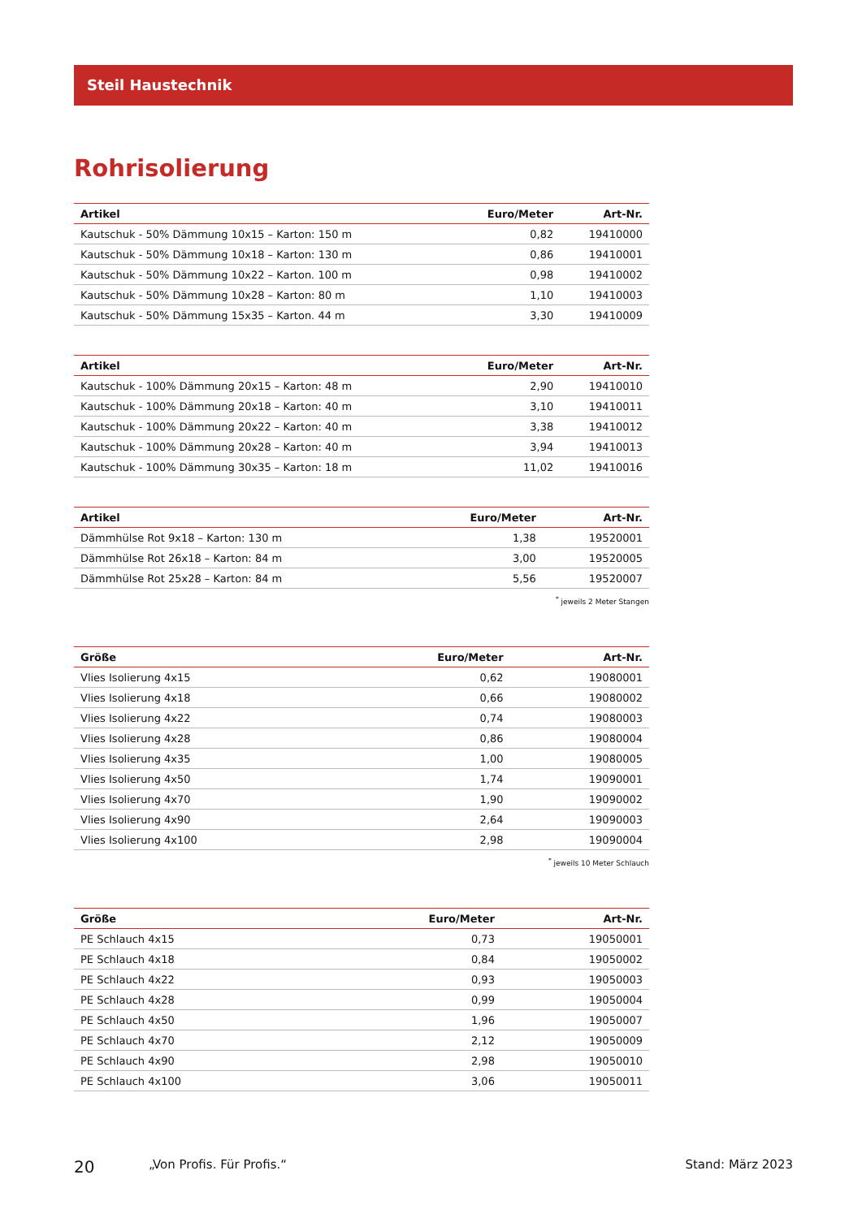Steil Haustechnik
Rohrisolierung
| Artikel | Euro/Meter | Art-Nr. |
| --- | --- | --- |
| Kautschuk - 50% Dämmung 10x15 – Karton: 150 m | 0,82 | 19410000 |
| Kautschuk - 50% Dämmung 10x18 – Karton: 130 m | 0,86 | 19410001 |
| Kautschuk - 50% Dämmung 10x22 – Karton. 100 m | 0,98 | 19410002 |
| Kautschuk - 50% Dämmung 10x28 – Karton: 80 m | 1,10 | 19410003 |
| Kautschuk - 50% Dämmung 15x35 – Karton. 44 m | 3,30 | 19410009 |
| Artikel | Euro/Meter | Art-Nr. |
| --- | --- | --- |
| Kautschuk - 100% Dämmung 20x15 – Karton: 48 m | 2,90 | 19410010 |
| Kautschuk - 100% Dämmung 20x18 – Karton: 40 m | 3,10 | 19410011 |
| Kautschuk - 100% Dämmung 20x22 – Karton: 40 m | 3,38 | 19410012 |
| Kautschuk - 100% Dämmung 20x28 – Karton: 40 m | 3,94 | 19410013 |
| Kautschuk - 100% Dämmung 30x35 – Karton: 18 m | 11,02 | 19410016 |
| Artikel | Euro/Meter | Art-Nr. |
| --- | --- | --- |
| Dämmhülse Rot 9x18 – Karton: 130 m | 1,38 | 19520001 |
| Dämmhülse Rot 26x18 – Karton: 84 m | 3,00 | 19520005 |
| Dämmhülse Rot 25x28 – Karton: 84 m | 5,56 | 19520007 |
<sup>*</sup> jeweils 2 Meter Stangen
| Größe | Euro/Meter | Art-Nr. |
| --- | --- | --- |
| Vlies Isolierung 4x15 | 0,62 | 19080001 |
| Vlies Isolierung 4x18 | 0,66 | 19080002 |
| Vlies Isolierung 4x22 | 0,74 | 19080003 |
| Vlies Isolierung 4x28 | 0,86 | 19080004 |
| Vlies Isolierung 4x35 | 1,00 | 19080005 |
| Vlies Isolierung 4x50 | 1,74 | 19090001 |
| Vlies Isolierung 4x70 | 1,90 | 19090002 |
| Vlies Isolierung 4x90 | 2,64 | 19090003 |
| Vlies Isolierung 4x100 | 2,98 | 19090004 |
<sup>*</sup> jeweils 10 Meter Schlauch
| Größe | Euro/Meter | Art-Nr. |
| --- | --- | --- |
| PE Schlauch 4x15 | 0,73 | 19050001 |
| PE Schlauch 4x18 | 0,84 | 19050002 |
| PE Schlauch 4x22 | 0,93 | 19050003 |
| PE Schlauch 4x28 | 0,99 | 19050004 |
| PE Schlauch 4x50 | 1,96 | 19050007 |
| PE Schlauch 4x70 | 2,12 | 19050009 |
| PE Schlauch 4x90 | 2,98 | 19050010 |
| PE Schlauch 4x100 | 3,06 | 19050011 |
20 „Von Profis. Für Profis.“ Stand: März 2023